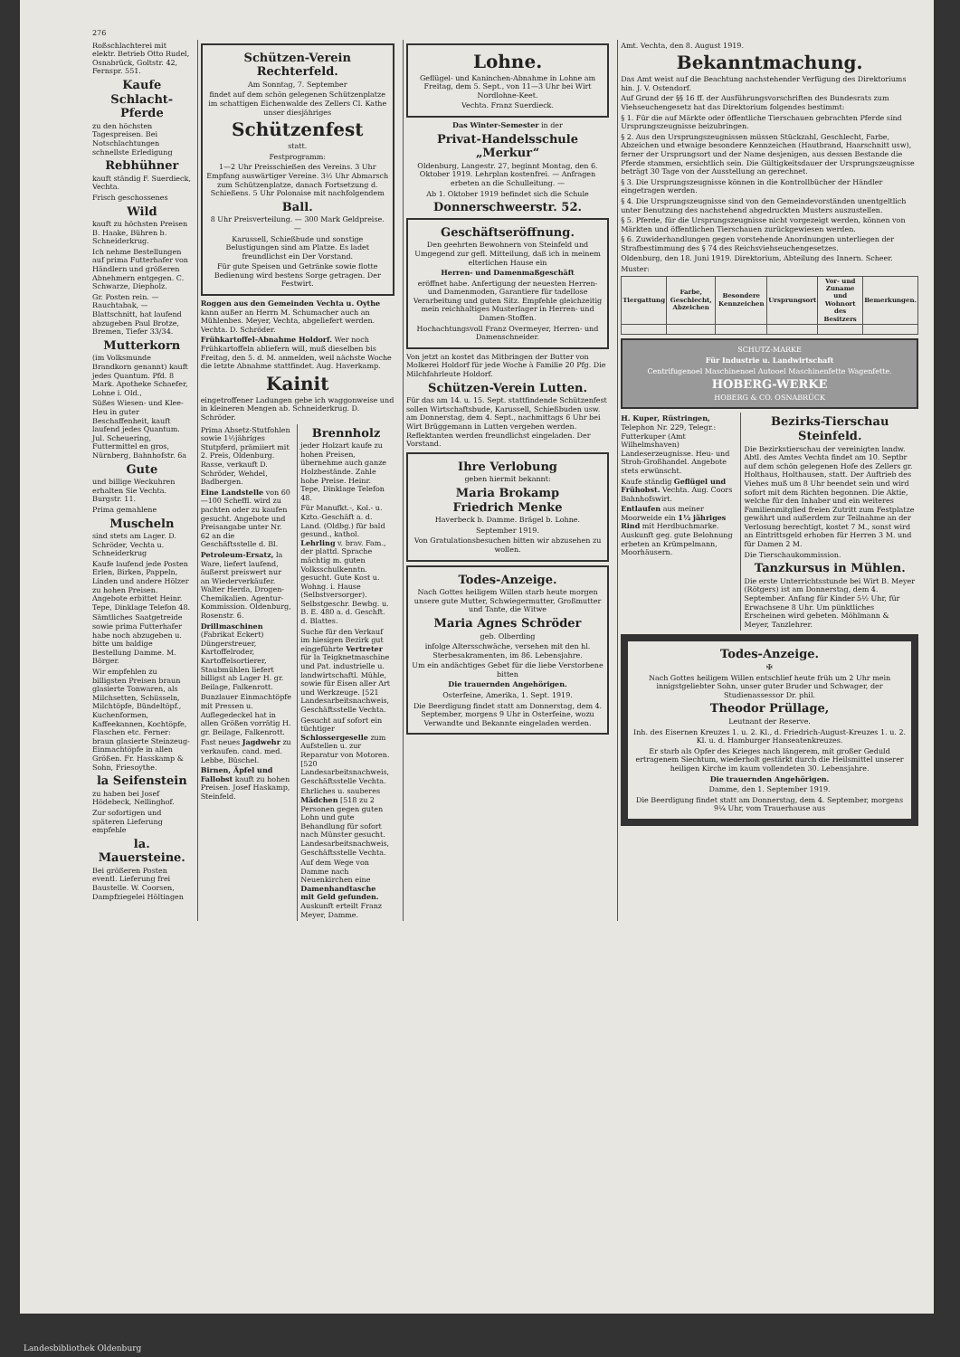276
Roßschlachterei mit elektr. Betrieb Otto Rudel, Osnabrück, Goltstr. 42, Fernspr. 551.
Kaufe Schlacht-Pferde
zu den höchsten Tagespreisen. Bei Notschlachtungen schnellste Erledigung
Rebhühner
kauft ständig F. Suerdieck, Vechta.
Frisch geschossenes
Wild
kauft zu höchsten Preisen B. Haake, Bühren b. Schneiderkrug.
Ich nehme Bestellungen auf prima Futterhafer von Händlern und größeren Abnehmern entgegen. C. Schwarze, Diepholz.
Gr. Posten rein. — Rauchtabak, — Blattschnitt, hat laufend abzugeben Paul Brotze, Bremen, Tiefer 33/34.
Mutterkorn
(im Volksmunde Brandkorn genannt) kauft jedes Quantum. Pfd. 8 Mark. Apotheke Schaefer, Lohne i. Old.,
Süßes Wiesen- und Klee-Heu in guter Beschaffenheit, kauft laufend jedes Quantum. Jul. Scheuering, Futtermittel en gros, Nürnberg, Bahnhofstr. 6a
Gute
und billige Weckuhren erhalten Sie Vechta. Burgstr. 11.
Prima gemahlene
Muscheln
sind stets am Lager. D. Schröder, Vechta u. Schneiderkrug
Kaufe laufend jede Posten Erlen, Birken, Pappeln, Linden und andere Hölzer zu hohen Preisen. Angebote erbittet Heinr. Tepe, Dinklage Telefon 48.
Sämtliches Saatgetreide sowie prima Futterhafer habe noch abzugeben u. bitte um baldige Bestellung Damme. M. Börger.
Wir empfehlen zu billigsten Preisen braun glasierte Tonwaren, als Milchsetten, Schüsseln, Milchtöpfe, Bündeltöpf., Kuchenformen, Kaffeekannen, Kochtöpfe, Flaschen etc. Ferner: braun glasierte Steinzeug-Einmachtöpfe in allen Größen. Fr. Hasskamp & Sohn, Friesoythe.
la Seifenstein
zu haben bei Josef Hödebeck, Nellinghof.
Zur sofortigen und späteren Lieferung empfehle
la. Mauersteine.
Bei größeren Posten eventl. Lieferung frei Baustelle. W. Coorsen, Dampfziegelei Höltingen
Schützen-Verein Rechterfeld.
Am Sonntag, 7. September
findet auf dem schön gelegenen Schützenplatze im schattigen Eichenwalde des Zellers Cl. Kathe unser diesjähriges
Schützenfest
statt.
Festprogramm:
1—2 Uhr Preisschießen des Vereins. 3 Uhr Empfang auswärtiger Vereine. 3½ Uhr Abmarsch zum Schützenplatze, danach Fortsetzung d. Schießens. 5 Uhr Polonaise mit nachfolgendem
Ball.
8 Uhr Preisverteilung. — 300 Mark Geldpreise. —
Karussell, Schießbude und sonstige Belustigungen sind am Platze. Es ladet freundlichst ein Der Vorstand.
Für gute Speisen und Getränke sowie flotte Bedienung wird bestens Sorge getragen. Der Festwirt.
Roggen aus den Gemeinden Vechta u. Oythe kann außer an Herrn M. Schumacher auch an Mühlenbes. Meyer, Vechta, abgeliefert werden. Vechta. D. Schröder.
Frühkartoffel-Abnahme Holdorf. Wer noch Frühkartoffeln abliefern will, muß dieselben bis Freitag, den 5. d. M. anmelden, weil nächste Woche die letzte Abnahme stattfindet. Aug. Haverkamp.
Kainit
eingetroffener Ladungen gebe ich waggonweise und in kleineren Mengen ab. Schneiderkrug. D. Schröder.
Prima Absetz-Stutfohlen sowie 1½jähriges Stutpferd, prämiiert mit 2. Preis, Oldenburg. Rasse, verkauft D. Schröder, Wehdel, Badbergen.
Eine Landstelle von 60—100 Scheffl. wird zu pachten oder zu kaufen gesucht. Angebote und Preisangabe unter Nr. 62 an die Geschäftsstelle d. Bl.
Petroleum-Ersatz, la Ware, liefert laufend, äußerst preiswert nur an Wiederverkäufer. Walter Herda, Drogen-Chemikalien. Agentur-Kommission. Oldenburg, Rosenstr. 6.
Drillmaschinen (Fabrikat Eckert) Düngerstreuer, Kartoffelroder, Kartoffelsortierer, Staubmühlen liefert billigst ab Lager H. gr. Beilage, Falkenrott.
Bunzlauer Einmachtöpfe mit Pressen u. Auflegedeckel hat in allen Größen vorrätig H. gr. Beilage, Falkenrott.
Fast neues Jagdwehr zu verkaufen. cand. med. Lebbe, Büschel.
Birnen, Äpfel und Fallobst kauft zu hohen Preisen. Josef Haskamp, Steinfeld.
Brennholz
jeder Holzart kaufe zu hohen Preisen, übernehme auch ganze Holzbestände. Zahle hohe Preise. Heinr. Tepe, Dinklage Telefon 48.
Für Manufkt.-, Kol.- u. Kzto.-Geschäft a. d. Land. (Oldbg.) für bald gesund., kathol. Lehrling v. brav. Fam., der plattd. Sprache mächtig m. guten Volksschulkenntn. gesucht. Gute Kost u. Wohng. i. Hause (Selbstversorger). Selbstgeschr. Bewbg. u. B. E. 480 a. d. Geschft. d. Blattes.
Suche für den Verkauf im hiesigen Bezirk gut eingeführte Vertreter für la Teigknetmaschine und Pat. industrielle u. landwirtschaftl. Mühle, sowie für Eisen aller Art und Werkzeuge. [521 Landesarbeitsnachweis, Geschäftsstelle Vechta.
Gesucht auf sofort ein tüchtiger Schlossergeselle zum Aufstellen u. zur Reparatur von Motoren. [520 Landesarbeitsnachweis, Geschäftsstelle Vechta.
Ehrliches u. sauberes Mädchen [518 zu 2 Personen gegen guten Lohn und gute Behandlung für sofort nach Münster gesucht. Landesarbeitsnachweis, Geschäftsstelle Vechta.
Auf dem Wege von Damme nach Neuenkirchen eine Damenhandtasche mit Geld gefunden. Auskunft erteilt Franz Meyer, Damme.
Lohne.
Geflügel- und Kaninchen-Abnahme in Lohne am Freitag, dem 5. Sept., von 11—3 Uhr bei Wirt Nordlohne-Keet.
Vechta. Franz Suerdieck.
Das Winter-Semester in der
Privat-Handelsschule „Merkur“
Oldenburg, Langestr. 27, beginnt Montag, den 6. Oktober 1919. Lehrplan kostenfrei. — Anfragen erbeten an die Schulleitung. —
Ab 1. Oktober 1919 befindet sich die Schule
Donnerschweerstr. 52.
Geschäftseröffnung.
Den geehrten Bewohnern von Steinfeld und Umgegend zur gefl. Mitteilung, daß ich in meinem elterlichen Hause ein
Herren- und Damenmaßgeschäft
eröffnet habe. Anfertigung der neuesten Herren- und Damenmoden, Garantiere für tadellose Verarbeitung und guten Sitz. Empfehle gleichzeitig mein reichhaltiges Musterlager in Herren- und Damen-Stoffen.
Hochachtungsvoll Franz Overmeyer, Herren- und Damenschneider.
Von jetzt an kostet das Mitbringen der Butter von Molkerei Holdorf für jede Woche à Familie 20 Pfg. Die Milchfahrleute Holdorf.
Schützen-Verein Lutten.
Für das am 14. u. 15. Sept. stattfindende Schützenfest sollen Wirtschaftsbude, Karussell, Schießbuden usw. am Donnerstag, dem 4. Sept., nachmittags 6 Uhr bei Wirt Brüggemann in Lutten vergeben werden. Reflektanten werden freundlichst eingeladen. Der Vorstand.
Ihre Verlobung
geben hiermit bekannt:
Maria Brokamp
Friedrich Menke
Haverbeck b. Damme. Brägel b. Lohne.
September 1919.
Von Gratulationsbesuchen bitten wir abzusehen zu wollen.
Todes-Anzeige.
Nach Gottes heiligem Willen starb heute morgen unsere gute Mutter, Schwiegermutter, Großmutter und Tante, die Witwe
Maria Agnes Schröder
geb. Olberding
infolge Altersschwäche, versehen mit den hl. Sterbesakramenten, im 86. Lebensjahre.
Um ein andächtiges Gebet für die liebe Verstorbene bitten
Die trauernden Angehörigen.
Osterfeine, Amerika, 1. Sept. 1919.
Die Beerdigung findet statt am Donnerstag, dem 4. September, morgens 9 Uhr in Osterfeine, wozu Verwandte und Bekannte eingeladen werden.
Amt. Vechta, den 8. August 1919.
Bekanntmachung.
Das Amt weist auf die Beachtung nachstehender Verfügung des Direktoriums hin. J. V. Ostendorf.
Auf Grund der §§ 16 ff. der Ausführungsvorschriften des Bundesrats zum Viehseuchengesetz hat das Direktorium folgendes bestimmt:
§ 1. Für die auf Märkte oder öffentliche Tierschauen gebrachten Pferde sind Ursprungszeugnisse beizubringen.
§ 2. Aus den Ursprungszeugnissen müssen Stückzahl, Geschlecht, Farbe, Abzeichen und etwaige besondere Kennzeichen (Hautbrand, Haarschnitt usw), ferner der Ursprungsort und der Name desjenigen, aus dessen Bestande die Pferde stammen, ersichtlich sein. Die Gültigkeitsdauer der Ursprungszeugnisse beträgt 30 Tage von der Ausstellung an gerechnet.
§ 3. Die Ursprungszeugnisse können in die Kontrollbücher der Händler eingetragen werden.
§ 4. Die Ursprungszeugnisse sind von den Gemeindevorständen unentgeltlich unter Benutzung des nachstehend abgedruckten Musters auszustellen.
§ 5. Pferde, für die Ursprungszeugnisse nicht vorgezeigt werden, können von Märkten und öffentlichen Tierschauen zurückgewiesen werden.
§ 6. Zuwiderhandlungen gegen vorstehende Anordnungen unterliegen der Strafbestimmung des § 74 des Reichsviehseuchengesetzes.
Oldenburg, den 18. Juni 1919. Direktorium, Abteilung des Innern. Scheer.
Muster:
| Tiergattung | Farbe, Geschlecht, Abzeichen | Besondere Kennzeichen | Ursprungsort | Vor- und Zuname und Wohnort des Besitzers | Bemerkungen. |
| --- | --- | --- | --- | --- | --- |
SCHUTZ-MARKE
Für Industrie u. Landwirtschaft
Centrifugenoel Maschinenoel Autooel Maschinenfette Wagenfette.
HOBERG-WERKE
HOBERG & CO. OSNABRÜCK
H. Kuper, Rüstringen, Telephon Nr. 229, Telegr.: Futterkuper (Amt Wilhelmshaven) Landeserzeugnisse. Heu- und Stroh-Großhandel. Angebote stets erwünscht.
Kaufe ständig Geflügel und Frühobst. Vechta. Aug. Coors Bahnhofswirt.
Entlaufen aus meiner Moorweide ein 1½ jähriges Rind mit Herdbuchmarke. Auskunft geg. gute Belohnung erbeten an Krümpelmann, Moorhäusern.
Bezirks-Tierschau Steinfeld.
Die Bezirkstierschau der vereinigten landw. Abtl. des Amtes Vechta findet am 10. Septbr auf dem schön gelegenen Hofe des Zellers gr. Holthaus, Holthausen, statt. Der Auftrieb des Viehes muß um 8 Uhr beendet sein und wird sofort mit dem Richten begonnen. Die Aktie, welche für den Inhaber und ein weiteres Familienmitglied freien Zutritt zum Festplatze gewährt und außerdem zur Teilnahme an der Verlosung berechtigt, kostet 7 M., sonst wird an Eintrittsgeld erhoben für Herren 3 M. und für Damen 2 M.
Die Tierschaukommission.
Tanzkursus in Mühlen.
Die erste Unterrichtsstunde bei Wirt B. Meyer (Rötgers) ist am Donnerstag, dem 4. September. Anfang für Kinder 5½ Uhr, für Erwachsene 8 Uhr. Um pünktliches Erscheinen wird gebeten. Möhlmann & Meyer, Tanzlehrer.
Todes-Anzeige.
✠
Nach Gottes heiligem Willen entschlief heute früh um 2 Uhr mein innigstgeliebter Sohn, unser guter Bruder und Schwager, der Studienassessor Dr. phil.
Theodor Prüllage,
Leutnant der Reserve.
Inh. des Eisernen Kreuzes 1. u. 2. Kl., d. Friedrich-August-Kreuzes 1. u. 2. Kl. u. d. Hamburger Hanseatenkreuzes.
Er starb als Opfer des Krieges nach längerem, mit großer Geduld ertragenem Siechtum, wiederholt gestärkt durch die Heilsmittel unserer heiligen Kirche im kaum vollendeten 30. Lebensjahre.
Die trauernden Angehörigen.
Damme, den 1. September 1919.
Die Beerdigung findet statt am Donnerstag, dem 4. September, morgens 9¼ Uhr, vom Trauerhause aus
Landesbibliothek Oldenburg